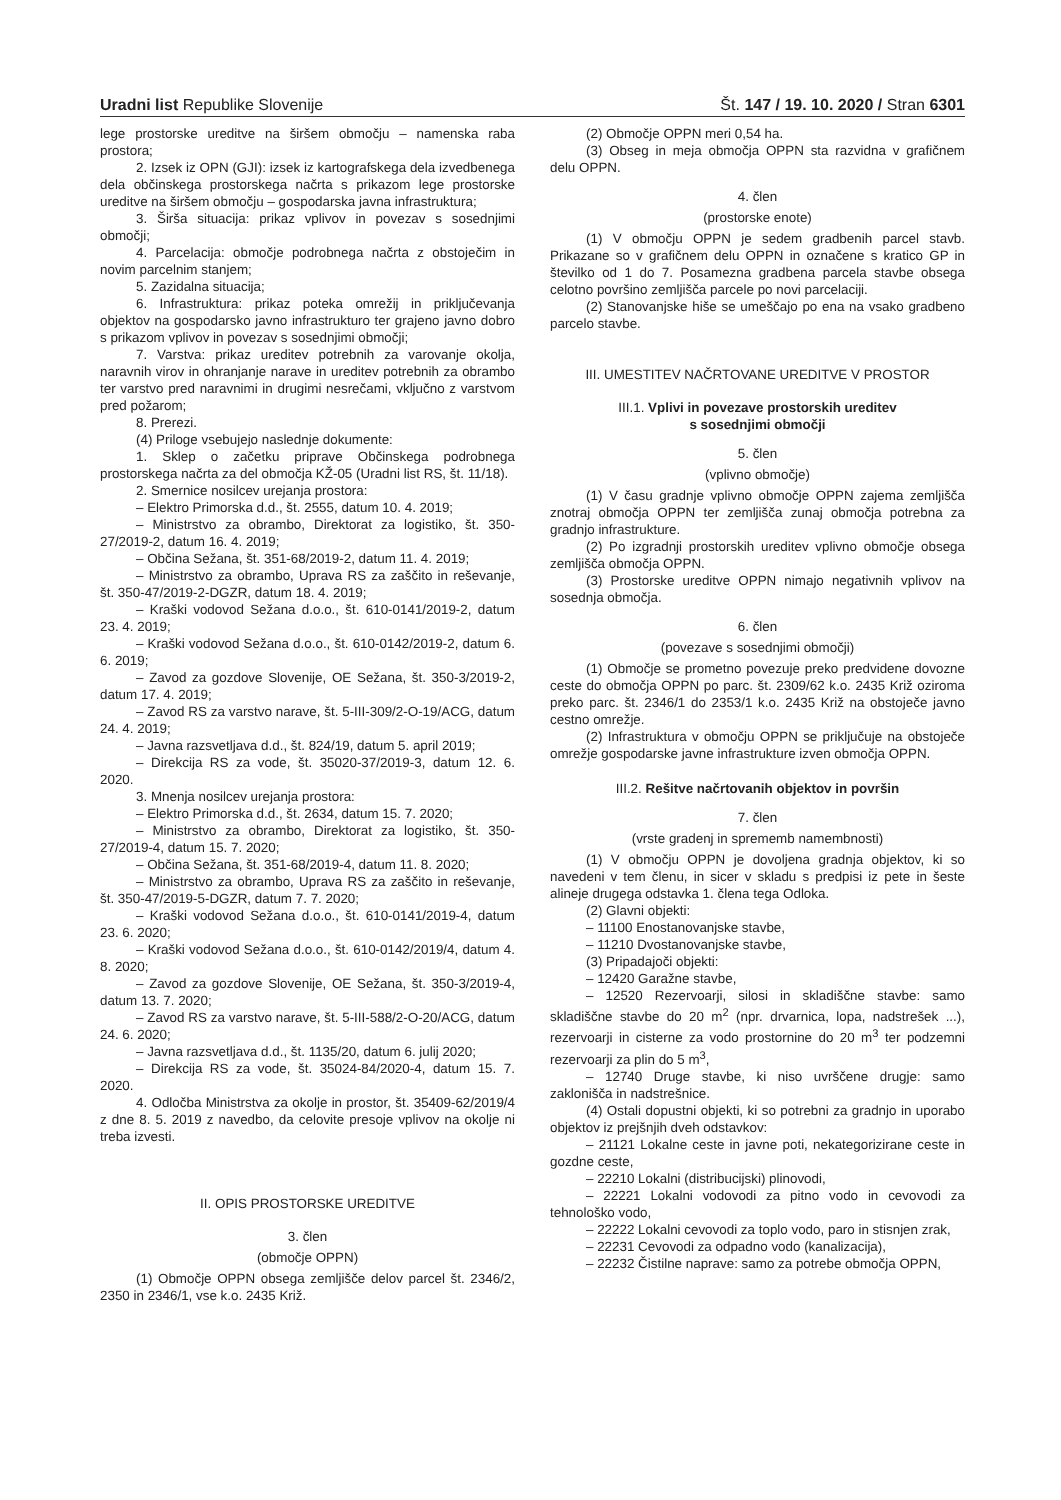Uradni list Republike Slovenije Št. 147 / 19. 10. 2020 / Stran 6301
lege prostorske ureditve na širšem območju – namenska raba prostora;
2. Izsek iz OPN (GJI): izsek iz kartografskega dela izvedbenega dela občinskega prostorskega načrta s prikazom lege prostorske ureditve na širšem območju – gospodarska javna infrastruktura;
3. Širša situacija: prikaz vplivov in povezav s sosednjimi območji;
4. Parcelacija: območje podrobnega načrta z obstoječim in novim parcelnim stanjem;
5. Zazidalna situacija;
6. Infrastruktura: prikaz poteka omrežij in priključevanja objektov na gospodarsko javno infrastrukturo ter grajeno javno dobro s prikazom vplivov in povezav s sosednjimi območji;
7. Varstva: prikaz ureditev potrebnih za varovanje okolja, naravnih virov in ohranjanje narave in ureditev potrebnih za obrambo ter varstvo pred naravnimi in drugimi nesrečami, vključno z varstvom pred požarom;
8. Prerezi.
(4) Priloge vsebujejo naslednje dokumente:
1. Sklep o začetku priprave Občinskega podrobnega prostorskega načrta za del območja KŽ-05 (Uradni list RS, št. 11/18).
2. Smernice nosilcev urejanja prostora:
– Elektro Primorska d.d., št. 2555, datum 10. 4. 2019;
– Ministrstvo za obrambo, Direktorat za logistiko, št. 350-27/2019-2, datum 16. 4. 2019;
– Občina Sežana, št. 351-68/2019-2, datum 11. 4. 2019;
– Ministrstvo za obrambo, Uprava RS za zaščito in reševanje, št. 350-47/2019-2-DGZR, datum 18. 4. 2019;
– Kraški vodovod Sežana d.o.o., št. 610-0141/2019-2, datum 23. 4. 2019;
– Kraški vodovod Sežana d.o.o., št. 610-0142/2019-2, datum 6. 6. 2019;
– Zavod za gozdove Slovenije, OE Sežana, št. 350-3/2019-2, datum 17. 4. 2019;
– Zavod RS za varstvo narave, št. 5-III-309/2-O-19/ACG, datum 24. 4. 2019;
– Javna razsvetljava d.d., št. 824/19, datum 5. april 2019;
– Direkcija RS za vode, št. 35020-37/2019-3, datum 12. 6. 2020.
3. Mnenja nosilcev urejanja prostora:
– Elektro Primorska d.d., št. 2634, datum 15. 7. 2020;
– Ministrstvo za obrambo, Direktorat za logistiko, št. 350-27/2019-4, datum 15. 7. 2020;
– Občina Sežana, št. 351-68/2019-4, datum 11. 8. 2020;
– Ministrstvo za obrambo, Uprava RS za zaščito in reševanje, št. 350-47/2019-5-DGZR, datum 7. 7. 2020;
– Kraški vodovod Sežana d.o.o., št. 610-0141/2019-4, datum 23. 6. 2020;
– Kraški vodovod Sežana d.o.o., št. 610-0142/2019/4, datum 4. 8. 2020;
– Zavod za gozdove Slovenije, OE Sežana, št. 350-3/2019-4, datum 13. 7. 2020;
– Zavod RS za varstvo narave, št. 5-III-588/2-O-20/ACG, datum 24. 6. 2020;
– Javna razsvetljava d.d., št. 1135/20, datum 6. julij 2020;
– Direkcija RS za vode, št. 35024-84/2020-4, datum 15. 7. 2020.
4. Odločba Ministrstva za okolje in prostor, št. 35409-62/2019/4 z dne 8. 5. 2019 z navedbo, da celovite presoje vplivov na okolje ni treba izvesti.
II. OPIS PROSTORSKE UREDITVE
3. člen
(območje OPPN)
(1) Območje OPPN obsega zemljišče delov parcel št. 2346/2, 2350 in 2346/1, vse k.o. 2435 Križ.
(2) Območje OPPN meri 0,54 ha.
(3) Obseg in meja območja OPPN sta razvidna v grafičnem delu OPPN.
4. člen
(prostorske enote)
(1) V območju OPPN je sedem gradbenih parcel stavb. Prikazane so v grafičnem delu OPPN in označene s kratico GP in številko od 1 do 7. Posamezna gradbena parcela stavbe obsega celotno površino zemljišča parcele po novi parcelaciji.
(2) Stanovanjske hiše se umeščajo po ena na vsako gradbeno parcelo stavbe.
III. UMESTITEV NAČRTOVANE UREDITVE V PROSTOR
III.1. Vplivi in povezave prostorskih ureditev
s sosednjimi območji
5. člen
(vplivno območje)
(1) V času gradnje vplivno območje OPPN zajema zemljišča znotraj območja OPPN ter zemljišča zunaj območja potrebna za gradnjo infrastrukture.
(2) Po izgradnji prostorskih ureditev vplivno območje obsega zemljišča območja OPPN.
(3) Prostorske ureditve OPPN nimajo negativnih vplivov na sosednja območja.
6. člen
(povezave s sosednjimi območji)
(1) Območje se prometno povezuje preko predvidene dovozne ceste do območja OPPN po parc. št. 2309/62 k.o. 2435 Križ oziroma preko parc. št. 2346/1 do 2353/1 k.o. 2435 Križ na obstoječe javno cestno omrežje.
(2) Infrastruktura v območju OPPN se priključuje na obstoječe omrežje gospodarske javne infrastrukture izven območja OPPN.
III.2. Rešitve načrtovanih objektov in površin
7. člen
(vrste gradenj in sprememb namembnosti)
(1) V območju OPPN je dovoljena gradnja objektov, ki so navedeni v tem členu, in sicer v skladu s predpisi iz pete in šeste alineje drugega odstavka 1. člena tega Odloka.
(2) Glavni objekti:
– 11100 Enostanovanjske stavbe,
– 11210 Dvostanovanjske stavbe,
(3) Pripadajoči objekti:
– 12420 Garažne stavbe,
– 12520 Rezervoarji, silosi in skladiščne stavbe: samo skladiščne stavbe do 20 m<sup>2</sup> (npr. drvarnica, lopa, nadstrešek ...), rezervoarji in cisterne za vodo prostornine do 20 m<sup>3</sup> ter podzemni rezervoarji za plin do 5 m<sup>3</sup>,
– 12740 Druge stavbe, ki niso uvrščene drugje: samo zaklonišča in nadstrešnice.
(4) Ostali dopustni objekti, ki so potrebni za gradnjo in uporabo objektov iz prejšnjih dveh odstavkov:
– 21121 Lokalne ceste in javne poti, nekategorizirane ceste in gozdne ceste,
– 22210 Lokalni (distribucijski) plinovodi,
– 22221 Lokalni vodovodi za pitno vodo in cevovodi za tehnološko vodo,
– 22222 Lokalni cevovodi za toplo vodo, paro in stisnjen zrak,
– 22231 Cevovodi za odpadno vodo (kanalizacija),
– 22232 Čistilne naprave: samo za potrebe območja OPPN,